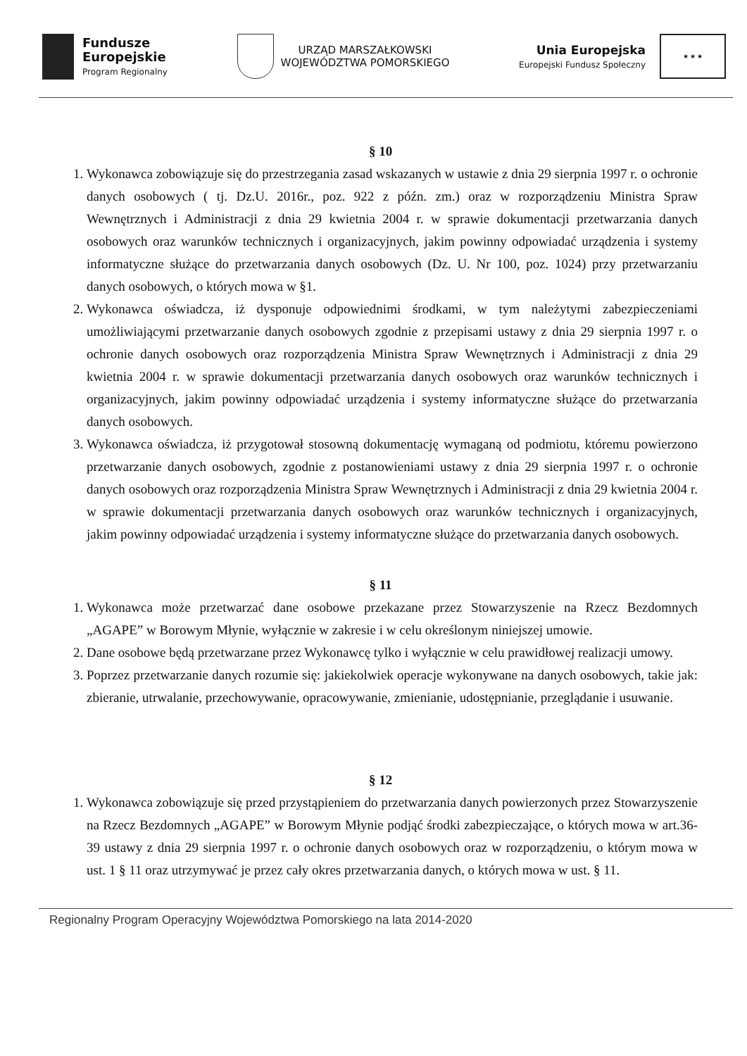Fundusze
Europejskie
Program Regionalny
URZĄD MARSZAŁKOWSKI
WOJEWÓDZTWA POMORSKIEGO
Unia Europejska
Europejski Fundusz Społeczny
★ ★ ★
§ 10
1. Wykonawca zobowiązuje się do przestrzegania zasad wskazanych w ustawie z dnia 29 sierpnia 1997 r. o ochronie danych osobowych ( tj. Dz.U. 2016r., poz. 922 z późn. zm.) oraz w rozporządzeniu Ministra Spraw Wewnętrznych i Administracji z dnia 29 kwietnia 2004 r. w sprawie dokumentacji przetwarzania danych osobowych oraz warunków technicznych i organizacyjnych, jakim powinny odpowiadać urządzenia i systemy informatyczne służące do przetwarzania danych osobowych (Dz. U. Nr 100, poz. 1024) przy przetwarzaniu danych osobowych, o których mowa w §1.
2. Wykonawca oświadcza, iż dysponuje odpowiednimi środkami, w tym należytymi zabezpieczeniami umożliwiającymi przetwarzanie danych osobowych zgodnie z przepisami ustawy z dnia 29 sierpnia 1997 r. o ochronie danych osobowych oraz rozporządzenia Ministra Spraw Wewnętrznych i Administracji z dnia 29 kwietnia 2004 r. w sprawie dokumentacji przetwarzania danych osobowych oraz warunków technicznych i organizacyjnych, jakim powinny odpowiadać urządzenia i systemy informatyczne służące do przetwarzania danych osobowych.
3. Wykonawca oświadcza, iż przygotował stosowną dokumentację wymaganą od podmiotu, któremu powierzono przetwarzanie danych osobowych, zgodnie z postanowieniami ustawy z dnia 29 sierpnia 1997 r. o ochronie danych osobowych oraz rozporządzenia Ministra Spraw Wewnętrznych i Administracji z dnia 29 kwietnia 2004 r. w sprawie dokumentacji przetwarzania danych osobowych oraz warunków technicznych i organizacyjnych, jakim powinny odpowiadać urządzenia i systemy informatyczne służące do przetwarzania danych osobowych.
§ 11
1. Wykonawca może przetwarzać dane osobowe przekazane przez Stowarzyszenie na Rzecz Bezdomnych „AGAPE” w Borowym Młynie, wyłącznie w zakresie i w celu określonym niniejszej umowie.
2. Dane osobowe będą przetwarzane przez Wykonawcę tylko i wyłącznie w celu prawidłowej realizacji umowy.
3. Poprzez przetwarzanie danych rozumie się: jakiekolwiek operacje wykonywane na danych osobowych, takie jak: zbieranie, utrwalanie, przechowywanie, opracowywanie, zmienianie, udostępnianie, przeglądanie i usuwanie.
§ 12
1. Wykonawca zobowiązuje się przed przystąpieniem do przetwarzania danych powierzonych przez Stowarzyszenie na Rzecz Bezdomnych „AGAPE” w Borowym Młynie podjąć środki zabezpieczające, o których mowa w art.36-39 ustawy z dnia 29 sierpnia 1997 r. o ochronie danych osobowych oraz w rozporządzeniu, o którym mowa w ust. 1 § 11 oraz utrzymywać je przez cały okres przetwarzania danych, o których mowa w ust. § 11.
Regionalny Program Operacyjny Województwa Pomorskiego na lata 2014-2020